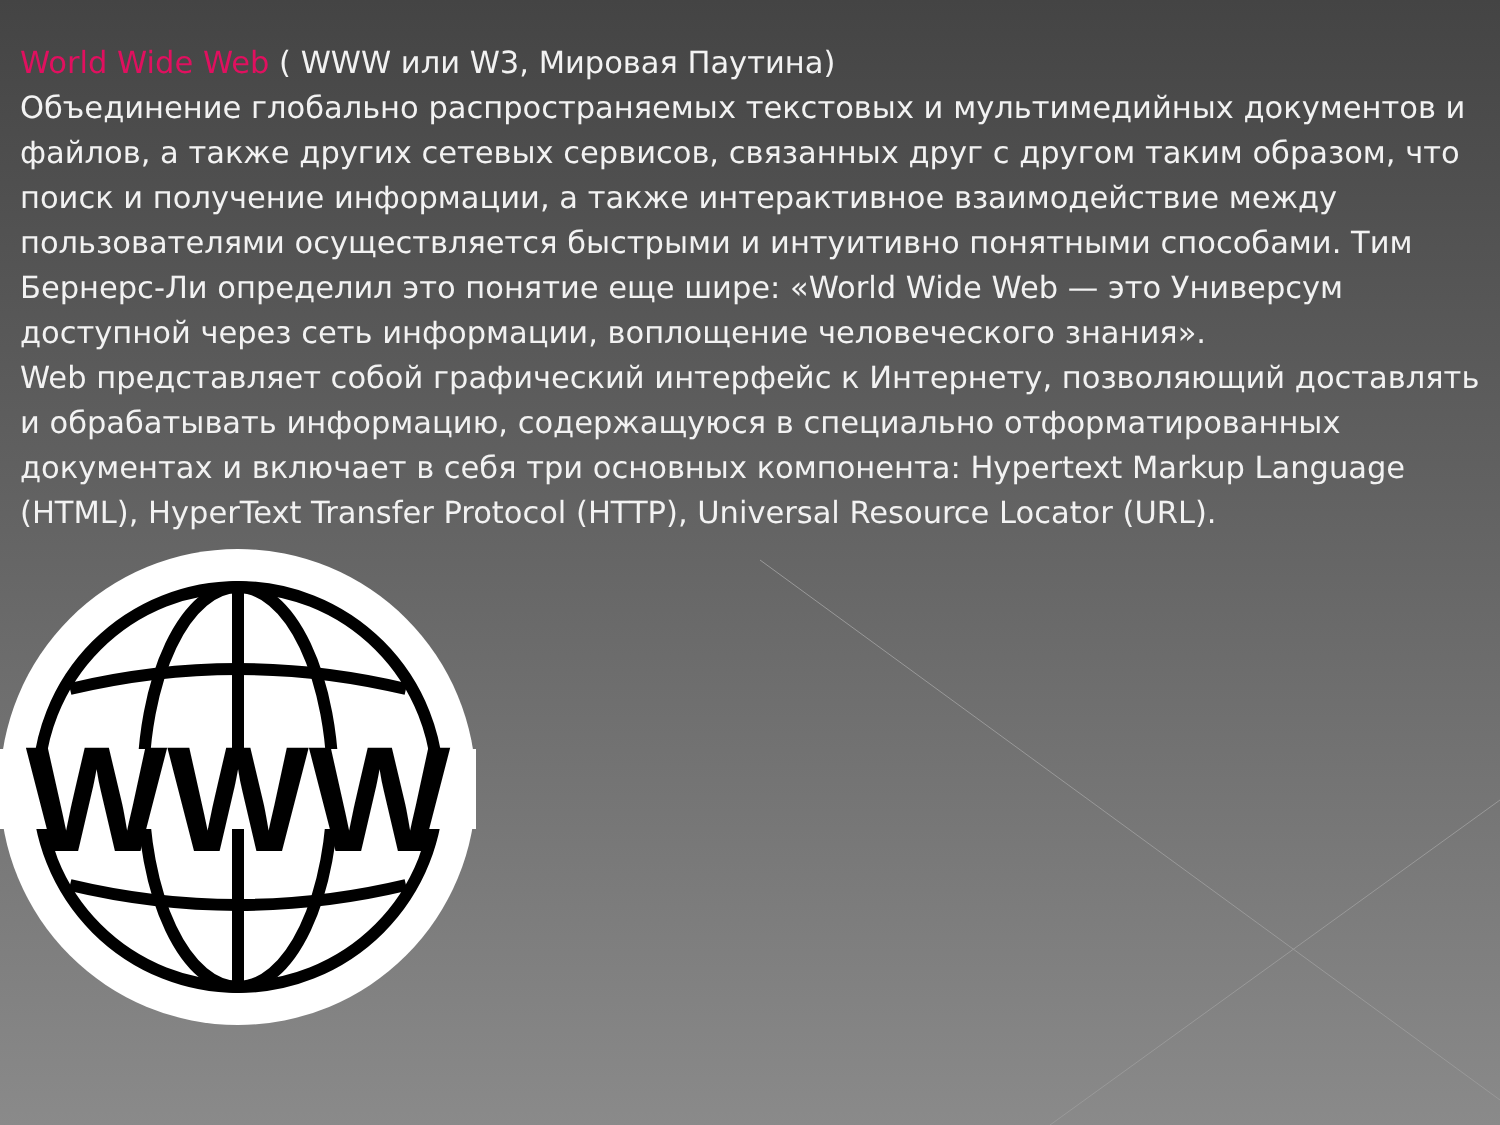World Wide Web ( WWW или W3, Мировая Паутина)
Объединение глобально распространяемых текстовых и мультимедийных документов и файлов, а также других сетевых сервисов, связанных друг с другом таким образом, что поиск и получение информации, а также интерактивное взаимодействие между пользователями осуществляется быстрыми и интуитивно понятными способами. Тим Бернерс-Ли определил это понятие еще шире: «World Wide Web — это Универсум доступной через сеть информации, воплощение человеческого знания».
Web представляет собой графический интерфейс к Интернету, позволяющий доставлять и обрабатывать информацию, содержащуюся в специально отформатированных документах и включает в себя три основных компонента: Hypertext Markup Language (HTML), HyperText Transfer Protocol (HTTP), Universal Resource Locator (URL).
WWW